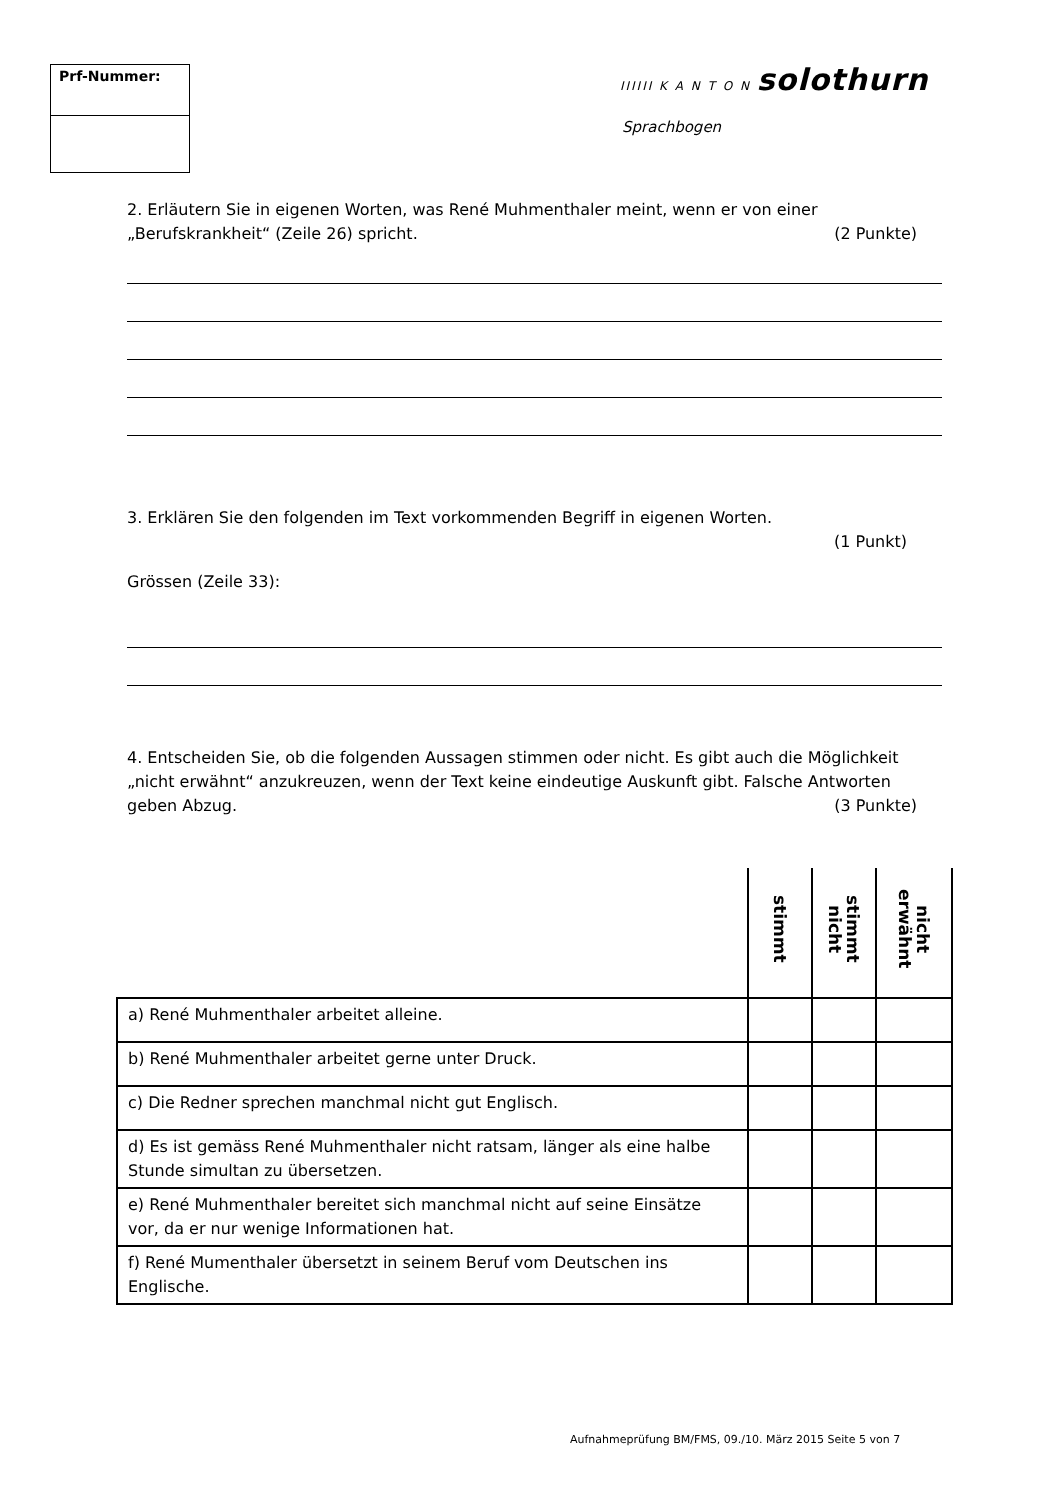Prf-Nummer: IIIIII K A N T O N solothurn
Sprachbogen
2. Erläutern Sie in eigenen Worten, was René Muhmenthaler meint, wenn er von einer „Berufskrankheit“ (Zeile 26) spricht. (2 Punkte)
3. Erklären Sie den folgenden im Text vorkommenden Begriff in eigenen Worten.
(1 Punkt)
Grössen (Zeile 33):
4. Entscheiden Sie, ob die folgenden Aussagen stimmen oder nicht. Es gibt auch die Möglichkeit „nicht erwähnt“ anzukreuzen, wenn der Text keine eindeutige Auskunft gibt. Falsche Antworten geben Abzug. (3 Punkte)
| | stimmt | stimmt nicht | nicht erwähnt |
| --- | --- | --- | --- |
| a) René Muhmenthaler arbeitet alleine. | | | |
| b) René Muhmenthaler arbeitet gerne unter Druck. | | | |
| c) Die Redner sprechen manchmal nicht gut Englisch. | | | |
| d) Es ist gemäss René Muhmenthaler nicht ratsam, länger als eine halbe Stunde simultan zu übersetzen. | | | |
| e) René Muhmenthaler bereitet sich manchmal nicht auf seine Einsätze vor, da er nur wenige Informationen hat. | | | |
| f) René Mumenthaler übersetzt in seinem Beruf vom Deutschen ins Englische. | | | |
Aufnahmeprüfung BM/FMS, 09./10. März 2015 Seite 5 von 7